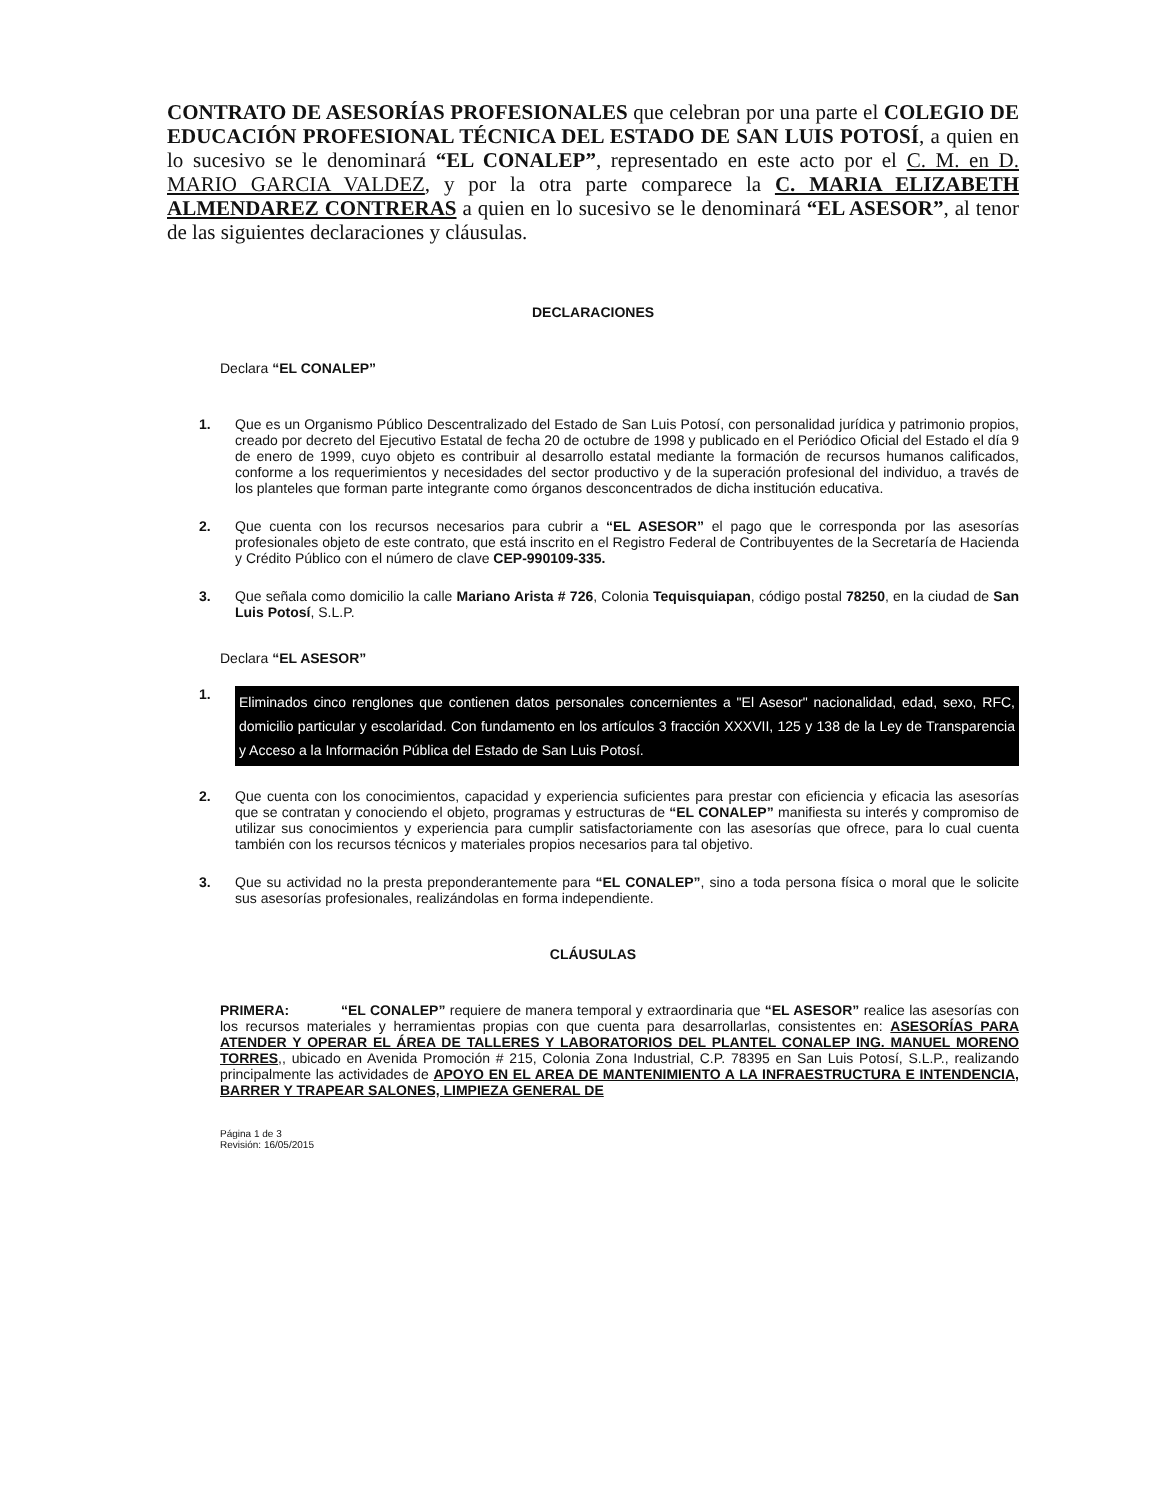CONTRATO DE ASESORÍAS PROFESIONALES que celebran por una parte el COLEGIO DE EDUCACIÓN PROFESIONAL TÉCNICA DEL ESTADO DE SAN LUIS POTOSÍ, a quien en lo sucesivo se le denominará “EL CONALEP”, representado en este acto por el C. M. en D. MARIO GARCIA VALDEZ, y por la otra parte comparece la C. MARIA ELIZABETH ALMENDAREZ CONTRERAS a quien en lo sucesivo se le denominará “EL ASESOR”, al tenor de las siguientes declaraciones y cláusulas.
DECLARACIONES
Declara “EL CONALEP”
1. Que es un Organismo Público Descentralizado del Estado de San Luis Potosí, con personalidad jurídica y patrimonio propios, creado por decreto del Ejecutivo Estatal de fecha 20 de octubre de 1998 y publicado en el Periódico Oficial del Estado el día 9 de enero de 1999, cuyo objeto es contribuir al desarrollo estatal mediante la formación de recursos humanos calificados, conforme a los requerimientos y necesidades del sector productivo y de la superación profesional del individuo, a través de los planteles que forman parte integrante como órganos desconcentrados de dicha institución educativa.
2. Que cuenta con los recursos necesarios para cubrir a “EL ASESOR” el pago que le corresponda por las asesorías profesionales objeto de este contrato, que está inscrito en el Registro Federal de Contribuyentes de la Secretaría de Hacienda y Crédito Público con el número de clave CEP-990109-335.
3. Que señala como domicilio la calle Mariano Arista # 726, Colonia Tequisquiapan, código postal 78250, en la ciudad de San Luis Potosí, S.L.P.
Declara “EL ASESOR”
1. Eliminados cinco renglones que contienen datos personales concernientes a "El Asesor" nacionalidad, edad, sexo, RFC, domicilio particular y escolaridad. Con fundamento en los artículos 3 fracción XXXVII, 125 y 138 de la Ley de Transparencia y Acceso a la Información Pública del Estado de San Luis Potosí.
2. Que cuenta con los conocimientos, capacidad y experiencia suficientes para prestar con eficiencia y eficacia las asesorías que se contratan y conociendo el objeto, programas y estructuras de “EL CONALEP” manifiesta su interés y compromiso de utilizar sus conocimientos y experiencia para cumplir satisfactoriamente con las asesorías que ofrece, para lo cual cuenta también con los recursos técnicos y materiales propios necesarios para tal objetivo.
3. Que su actividad no la presta preponderantemente para “EL CONALEP”, sino a toda persona física o moral que le solicite sus asesorías profesionales, realizándolas en forma independiente.
CLÁUSULAS
PRIMERA: “EL CONALEP” requiere de manera temporal y extraordinaria que “EL ASESOR” realice las asesorías con los recursos materiales y herramientas propias con que cuenta para desarrollarlas, consistentes en: ASESORÍAS PARA ATENDER Y OPERAR EL ÁREA DE TALLERES Y LABORATORIOS DEL PLANTEL CONALEP ING. MANUEL MORENO TORRES,, ubicado en Avenida Promoción # 215, Colonia Zona Industrial, C.P. 78395 en San Luis Potosí, S.L.P., realizando principalmente las actividades de APOYO EN EL AREA DE MANTENIMIENTO A LA INFRAESTRUCTURA E INTENDENCIA, BARRER Y TRAPEAR SALONES, LIMPIEZA GENERAL DE
Página 1 de 3
Revisión: 16/05/2015